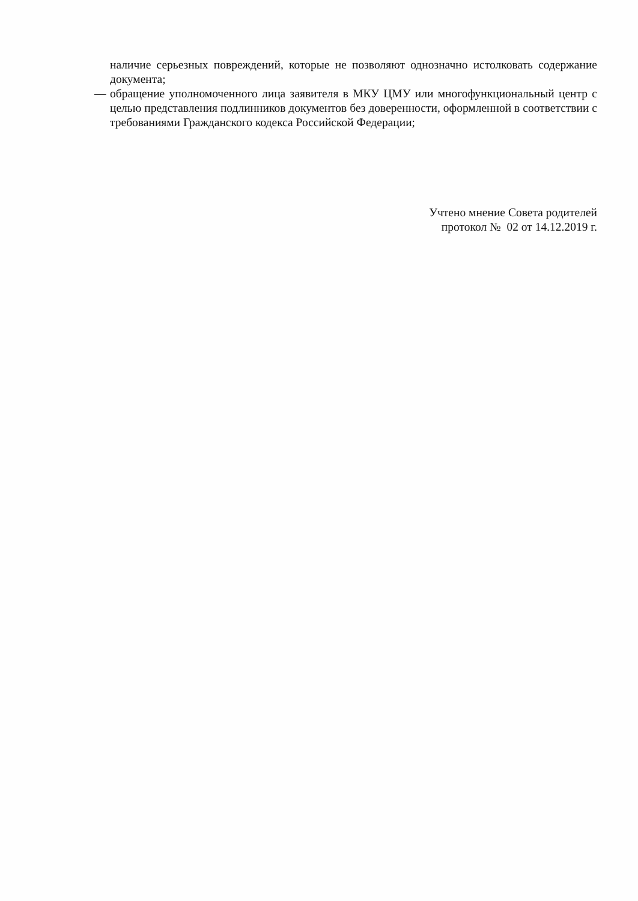наличие серьезных повреждений, которые не позволяют однозначно истолковать содержание документа;
— обращение уполномоченного лица заявителя в МКУ ЦМУ или многофункциональный центр с целью представления подлинников документов без доверенности, оформленной в соответствии с требованиями Гражданского кодекса Российской Федерации;
Учтено мнение Совета родителей
протокол № 02 от 14.12.2019 г.